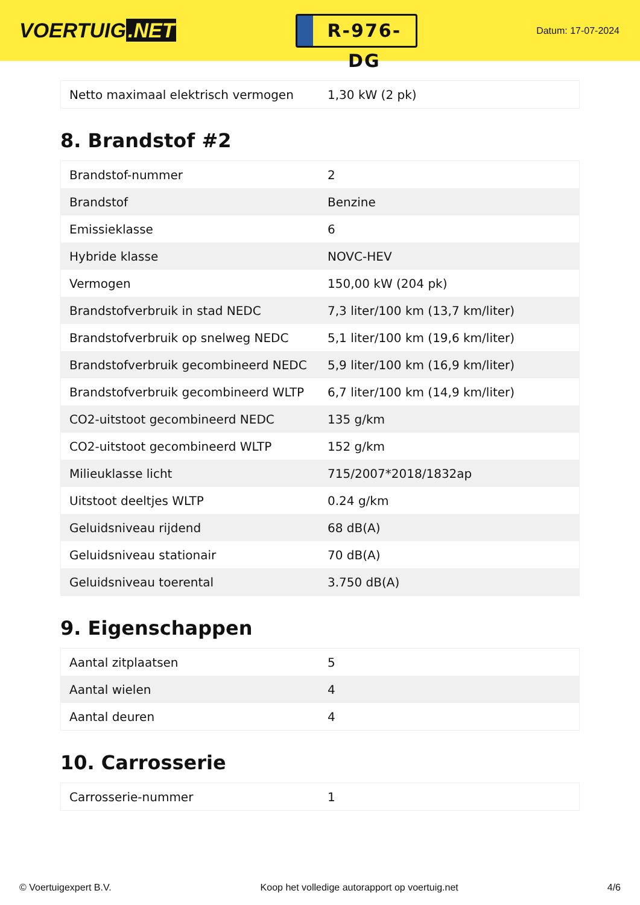VOERTUIG.NET
R-976-DG
Datum: 17-07-2024
| Netto maximaal elektrisch vermogen | 1,30 kW (2 pk) |
8. Brandstof #2
| Brandstof-nummer | 2 |
| Brandstof | Benzine |
| Emissieklasse | 6 |
| Hybride klasse | NOVC-HEV |
| Vermogen | 150,00 kW (204 pk) |
| Brandstofverbruik in stad NEDC | 7,3 liter/100 km (13,7 km/liter) |
| Brandstofverbruik op snelweg NEDC | 5,1 liter/100 km (19,6 km/liter) |
| Brandstofverbruik gecombineerd NEDC | 5,9 liter/100 km (16,9 km/liter) |
| Brandstofverbruik gecombineerd WLTP | 6,7 liter/100 km (14,9 km/liter) |
| CO2-uitstoot gecombineerd NEDC | 135 g/km |
| CO2-uitstoot gecombineerd WLTP | 152 g/km |
| Milieuklasse licht | 715/2007*2018/1832ap |
| Uitstoot deeltjes WLTP | 0.24 g/km |
| Geluidsniveau rijdend | 68 dB(A) |
| Geluidsniveau stationair | 70 dB(A) |
| Geluidsniveau toerental | 3.750 dB(A) |
9. Eigenschappen
| Aantal zitplaatsen | 5 |
| Aantal wielen | 4 |
| Aantal deuren | 4 |
10. Carrosserie
| Carrosserie-nummer | 1 |
© Voertuigexpert B.V. Koop het volledige autorapport op voertuig.net 4/6